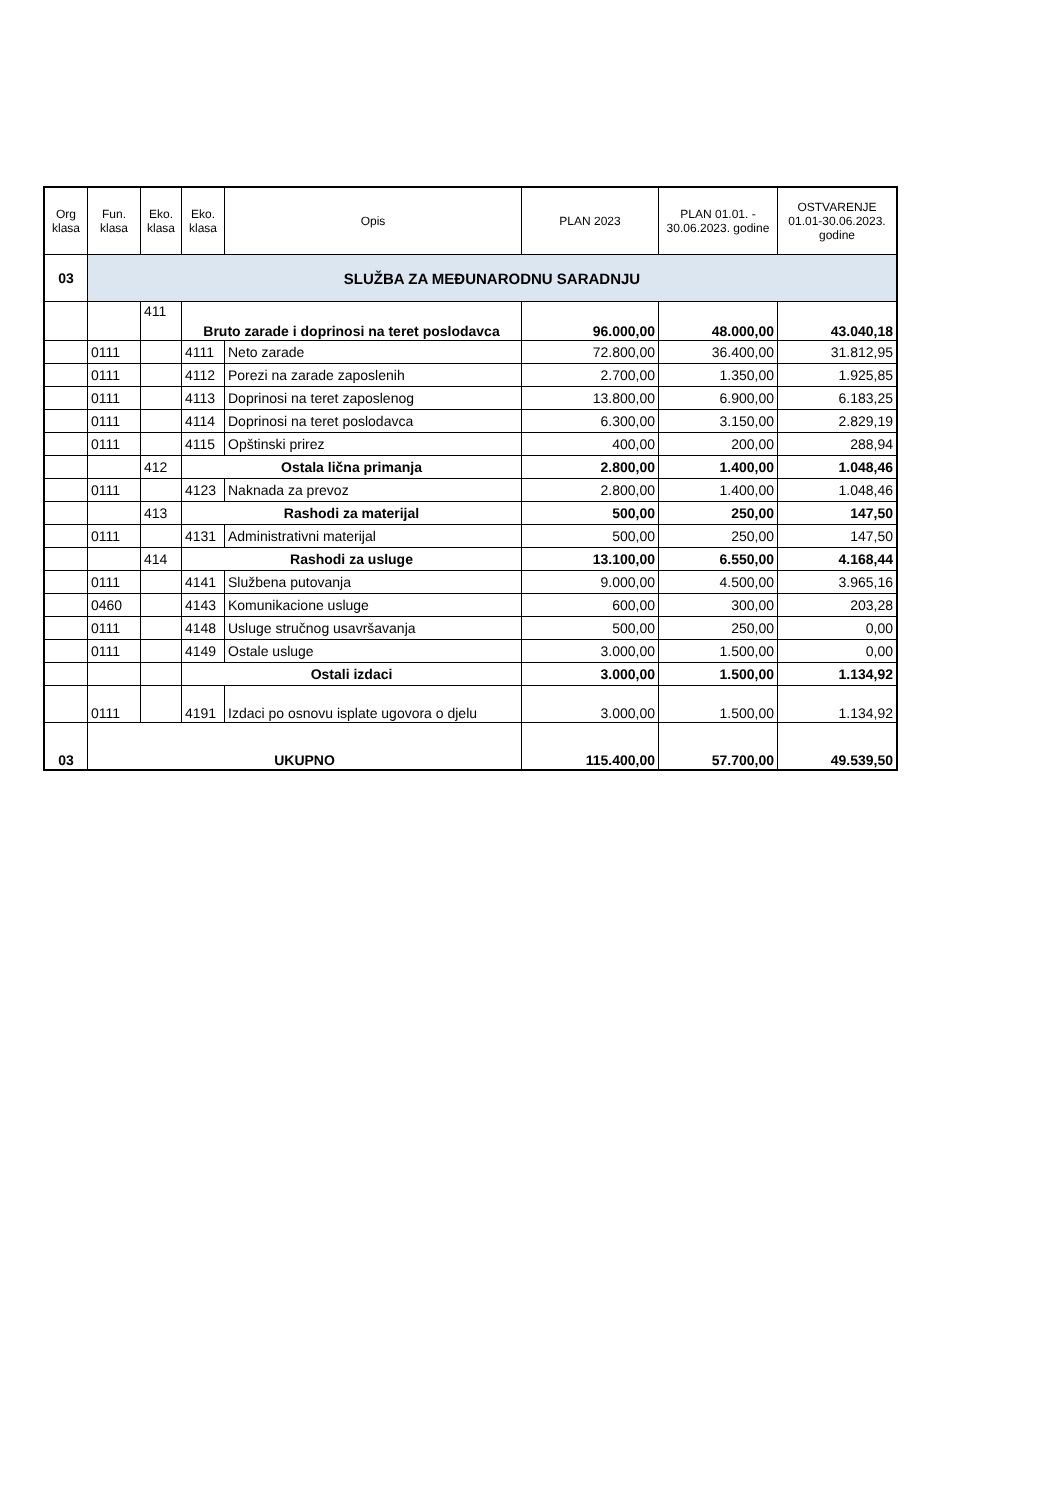| Org klasa | Fun. klasa | Eko. klasa | Eko. klasa | Opis | PLAN 2023 | PLAN 01.01. - 30.06.2023. godine | OSTVARENJE 01.01-30.06.2023. godine |
| --- | --- | --- | --- | --- | --- | --- | --- |
| 03 | SLUŽBA ZA MEĐUNARODNU SARADNJU | | | | | | |
| | | 411 | Bruto zarade i doprinosi na teret poslodavca | | 96.000,00 | 48.000,00 | 43.040,18 |
| | 0111 | | 4111 | Neto zarade | 72.800,00 | 36.400,00 | 31.812,95 |
| | 0111 | | 4112 | Porezi na zarade zaposlenih | 2.700,00 | 1.350,00 | 1.925,85 |
| | 0111 | | 4113 | Doprinosi na teret zaposlenog | 13.800,00 | 6.900,00 | 6.183,25 |
| | 0111 | | 4114 | Doprinosi na teret poslodavca | 6.300,00 | 3.150,00 | 2.829,19 |
| | 0111 | | 4115 | Opštinski prirez | 400,00 | 200,00 | 288,94 |
| | | 412 | Ostala lična primanja | | 2.800,00 | 1.400,00 | 1.048,46 |
| | 0111 | | 4123 | Naknada za prevoz | 2.800,00 | 1.400,00 | 1.048,46 |
| | | 413 | Rashodi za materijal | | 500,00 | 250,00 | 147,50 |
| | 0111 | | 4131 | Administrativni materijal | 500,00 | 250,00 | 147,50 |
| | | 414 | Rashodi za usluge | | 13.100,00 | 6.550,00 | 4.168,44 |
| | 0111 | | 4141 | Službena putovanja | 9.000,00 | 4.500,00 | 3.965,16 |
| | 0460 | | 4143 | Komunikacione usluge | 600,00 | 300,00 | 203,28 |
| | 0111 | | 4148 | Usluge stručnog usavršavanja | 500,00 | 250,00 | 0,00 |
| | 0111 | | 4149 | Ostale usluge | 3.000,00 | 1.500,00 | 0,00 |
| | | | Ostali izdaci | | 3.000,00 | 1.500,00 | 1.134,92 |
| | 0111 | | 4191 | Izdaci po osnovu isplate ugovora o djelu | 3.000,00 | 1.500,00 | 1.134,92 |
| 03 | UKUPNO | | | | 115.400,00 | 57.700,00 | 49.539,50 |